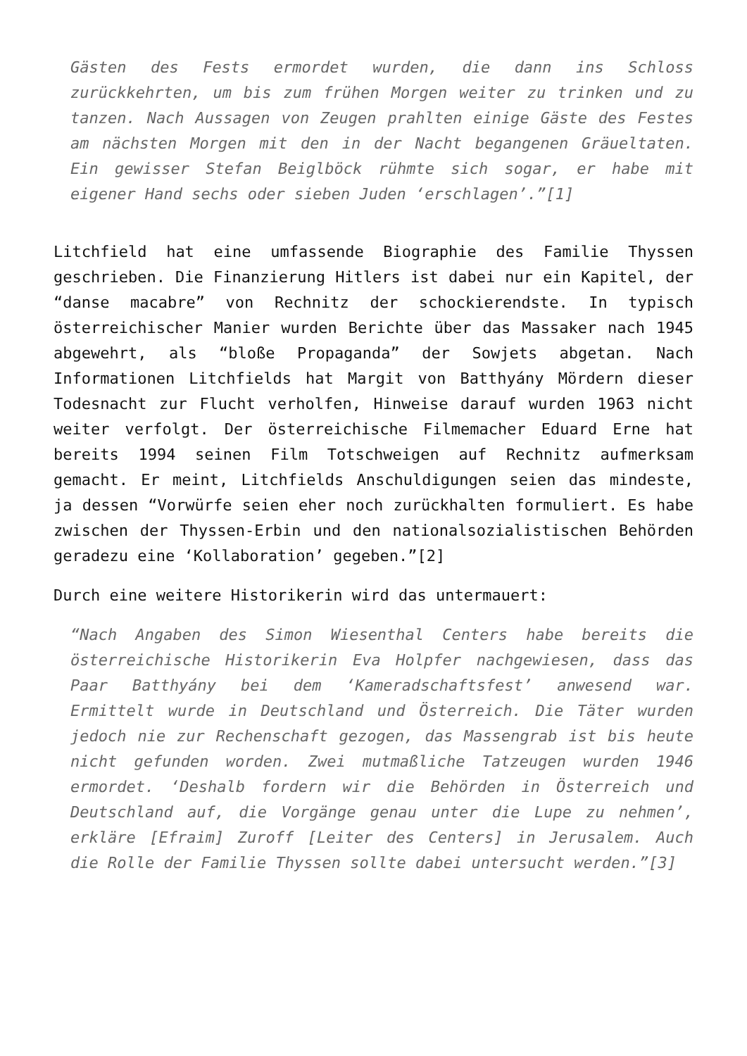Gästen des Fests ermordet wurden, die dann ins Schloss zurückkehrten, um bis zum frühen Morgen weiter zu trinken und zu tanzen. Nach Aussagen von Zeugen prahlten einige Gäste des Festes am nächsten Morgen mit den in der Nacht begangenen Gräueltaten. Ein gewisser Stefan Beiglböck rühmte sich sogar, er habe mit eigener Hand sechs oder sieben Juden ‘erschlagen’.”[1]
Litchfield hat eine umfassende Biographie des Familie Thyssen geschrieben. Die Finanzierung Hitlers ist dabei nur ein Kapitel, der “danse macabre” von Rechnitz der schockierendste. In typisch österreichischer Manier wurden Berichte über das Massaker nach 1945 abgewehrt, als “bloße Propaganda” der Sowjets abgetan. Nach Informationen Litchfields hat Margit von Batthyány Mördern dieser Todesnacht zur Flucht verholfen, Hinweise darauf wurden 1963 nicht weiter verfolgt. Der österreichische Filmemacher Eduard Erne hat bereits 1994 seinen Film Totschweigen auf Rechnitz aufmerksam gemacht. Er meint, Litchfields Anschuldigungen seien das mindeste, ja dessen “Vorwürfe seien eher noch zurückhalten formuliert. Es habe zwischen der Thyssen-Erbin und den nationalsozialistischen Behörden geradezu eine ‘Kollaboration’ gegeben.”[2]
Durch eine weitere Historikerin wird das untermauert:
“Nach Angaben des Simon Wiesenthal Centers habe bereits die österreichische Historikerin Eva Holpfer nachgewiesen, dass das Paar Batthyány bei dem ‘Kameradschaftsfest’ anwesend war. Ermittelt wurde in Deutschland und Österreich. Die Täter wurden jedoch nie zur Rechenschaft gezogen, das Massengrab ist bis heute nicht gefunden worden. Zwei mutmaßliche Tatzeugen wurden 1946 ermordet. ‘Deshalb fordern wir die Behörden in Österreich und Deutschland auf, die Vorgänge genau unter die Lupe zu nehmen’, erkläre [Efraim] Zuroff [Leiter des Centers] in Jerusalem. Auch die Rolle der Familie Thyssen sollte dabei untersucht werden.”[3]